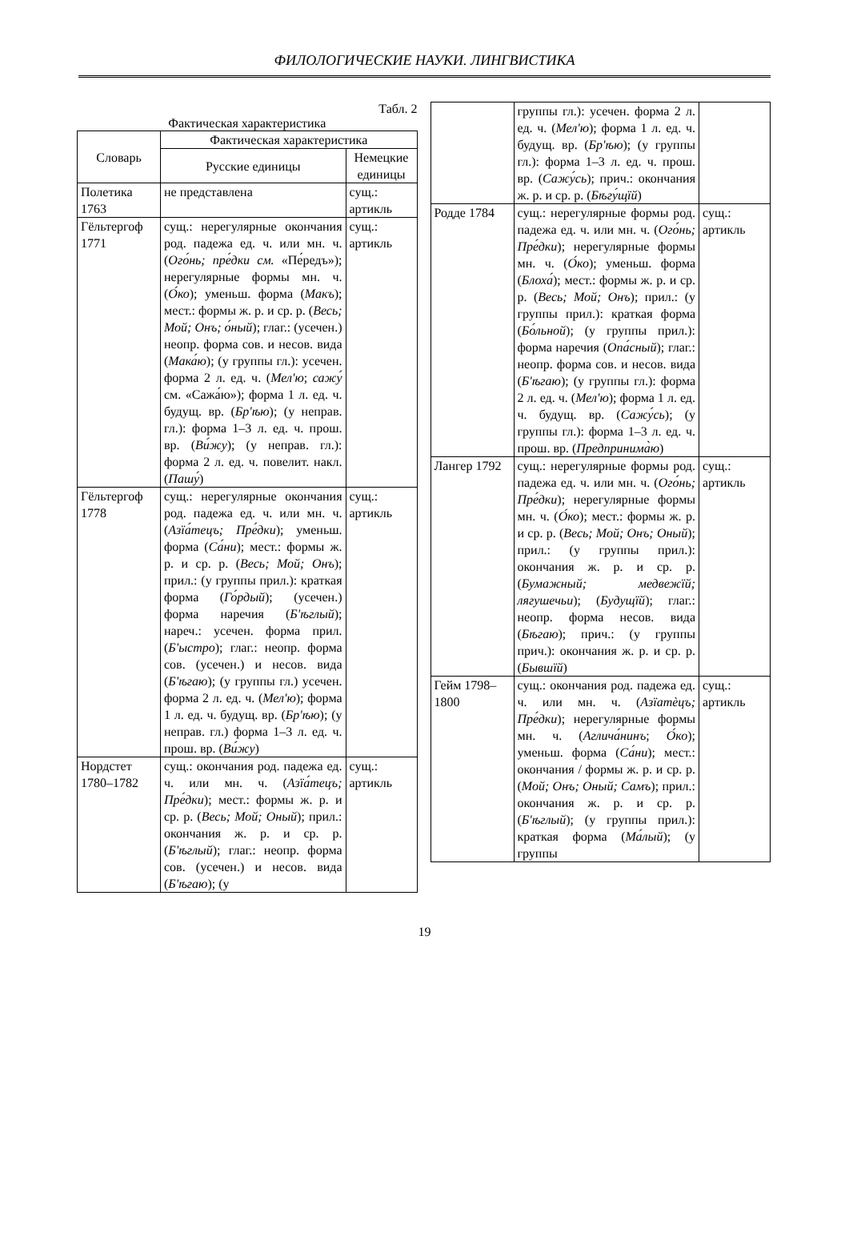ФИЛОЛОГИЧЕСКИЕ НАУКИ. ЛИНГВИСТИКА
Табл. 2
Фактическая характеристика
| Словарь | Фактическая характеристика | |
| --- | --- | --- |
| | Русские единицы | Немецкие единицы |
| Полетика 1763 | не представлена | сущ.: артикль |
| Гёльтергоф 1771 | сущ.: нерегулярные окончания род. падежа ед. ч. или мн. ч. ( Ого́нь; пре́дки см. «Пе́редъ»); нерегулярные формы мн. ч. ( О́ко ); уменьш. форма ( Макъ ); мест.: формы ж. р. и ср. р. ( Весь; Мой; Онъ; о́ный ); глаг.: (усечен.) неопр. форма сов. и несов. вида ( Мака́ю ); (у группы гл.): усечен. форма 2 л. ед. ч. ( Мел'ю ; сажу́ см. «Сажа́ю»); форма 1 л. ед. ч. будущ. вр. ( Бр'ѣю ); (у неправ. гл.): форма 1–3 л. ед. ч. прош. вр. ( Ви́жу ); (у неправ. гл.): форма 2 л. ед. ч. повелит. накл. ( Пашу́ ) | сущ.: артикль |
| Гёльтергоф 1778 | сущ.: нерегулярные окончания род. падежа ед. ч. или мн. ч. ( Азїа́тецъ; Пре́дки ); уменьш. форма ( Са́ни ); мест.: формы ж. р. и ср. р. ( Весь; Мой; Онъ ); прил.: (у группы прил.): краткая форма ( Го́рдый ); (усечен.) форма наречия ( Б'ѣглый ); нареч.: усечен. форма прил. ( Б'ыстро ); глаг.: неопр. форма сов. (усечен.) и несов. вида ( Б'ѣгаю ); (у группы гл.) усечен. форма 2 л. ед. ч. ( Мел'ю ); форма 1 л. ед. ч. будущ. вр. ( Бр'ѣю ); (у неправ. гл.) форма 1–3 л. ед. ч. прош. вр. ( Ви́жу ) | сущ.: артикль |
| Нордстет 1780–1782 | сущ.: окончания род. падежа ед. ч. или мн. ч. ( Азїа́тецъ; Пре́дки ); мест.: формы ж. р. и ср. р. ( Весь; Мой; Оный ); прил.: окончания ж. р. и ср. р. ( Б'ѣглый ); глаг.: неопр. форма сов. (усечен.) и несов. вида ( Б'ѣгаю ); (у | сущ.: артикль |
| | группы гл.): усечен. форма 2 л. ед. ч. ( Мел'ю ); форма 1 л. ед. ч. будущ. вр. ( Бр'ѣю ); (у группы гл.): форма 1–3 л. ед. ч. прош. вр. ( Сажу́сь ); прич.: окончания ж. р. и ср. р. ( Бѣгу́щїй ) | |
| Родде 1784 | сущ.: нерегулярные формы род. падежа ед. ч. или мн. ч. ( Ого́нь; Пре́дки ); нерегулярные формы мн. ч. ( О́ко ); уменьш. форма ( Блоха́ ); мест.: формы ж. р. и ср. р. ( Весь; Мой; Онъ ); прил.: (у группы прил.): краткая форма ( Бо́льной ); (у группы прил.): форма наречия ( Опа́сный ); глаг.: неопр. форма сов. и несов. вида ( Б'ѣгаю ); (у группы гл.): форма 2 л. ед. ч. ( Мел'ю ); форма 1 л. ед. ч. будущ. вр. ( Сажу́сь ); (у группы гл.): форма 1–3 л. ед. ч. прош. вр. ( Предпринима̀ю ) | сущ.: артикль |
| Лангер 1792 | сущ.: нерегулярные формы род. падежа ед. ч. или мн. ч. ( Ого́нь; Пре́дки ); нерегулярные формы мн. ч. ( О́ко ); мест.: формы ж. р. и ср. р. ( Весь; Мой; Онъ; Оный ); прил.: (у группы прил.): окончания ж. р. и ср. р. ( Бумажный; медвежїй; лягушечьи ); ( Будущїй ); глаг.: неопр. форма несов. вида ( Бѣгаю ); прич.: (у группы прич.): окончания ж. р. и ср. р. ( Бывшїй ) | сущ.: артикль |
| Гейм 1798–1800 | сущ.: окончания род. падежа ед. ч. или мн. ч. ( Азїатѐцъ; Пре́дки ); нерегулярные формы мн. ч. ( Аглича́нинъ ; О́ко ); уменьш. форма ( Са́ни ); мест.: окончания / формы ж. р. и ср. р. ( Мой; Онъ; Оный; Самъ ); прил.: окончания ж. р. и ср. р. ( Б'ѣглый ); (у группы прил.): краткая форма ( Ма́лый ); (у группы | сущ.: артикль |
19